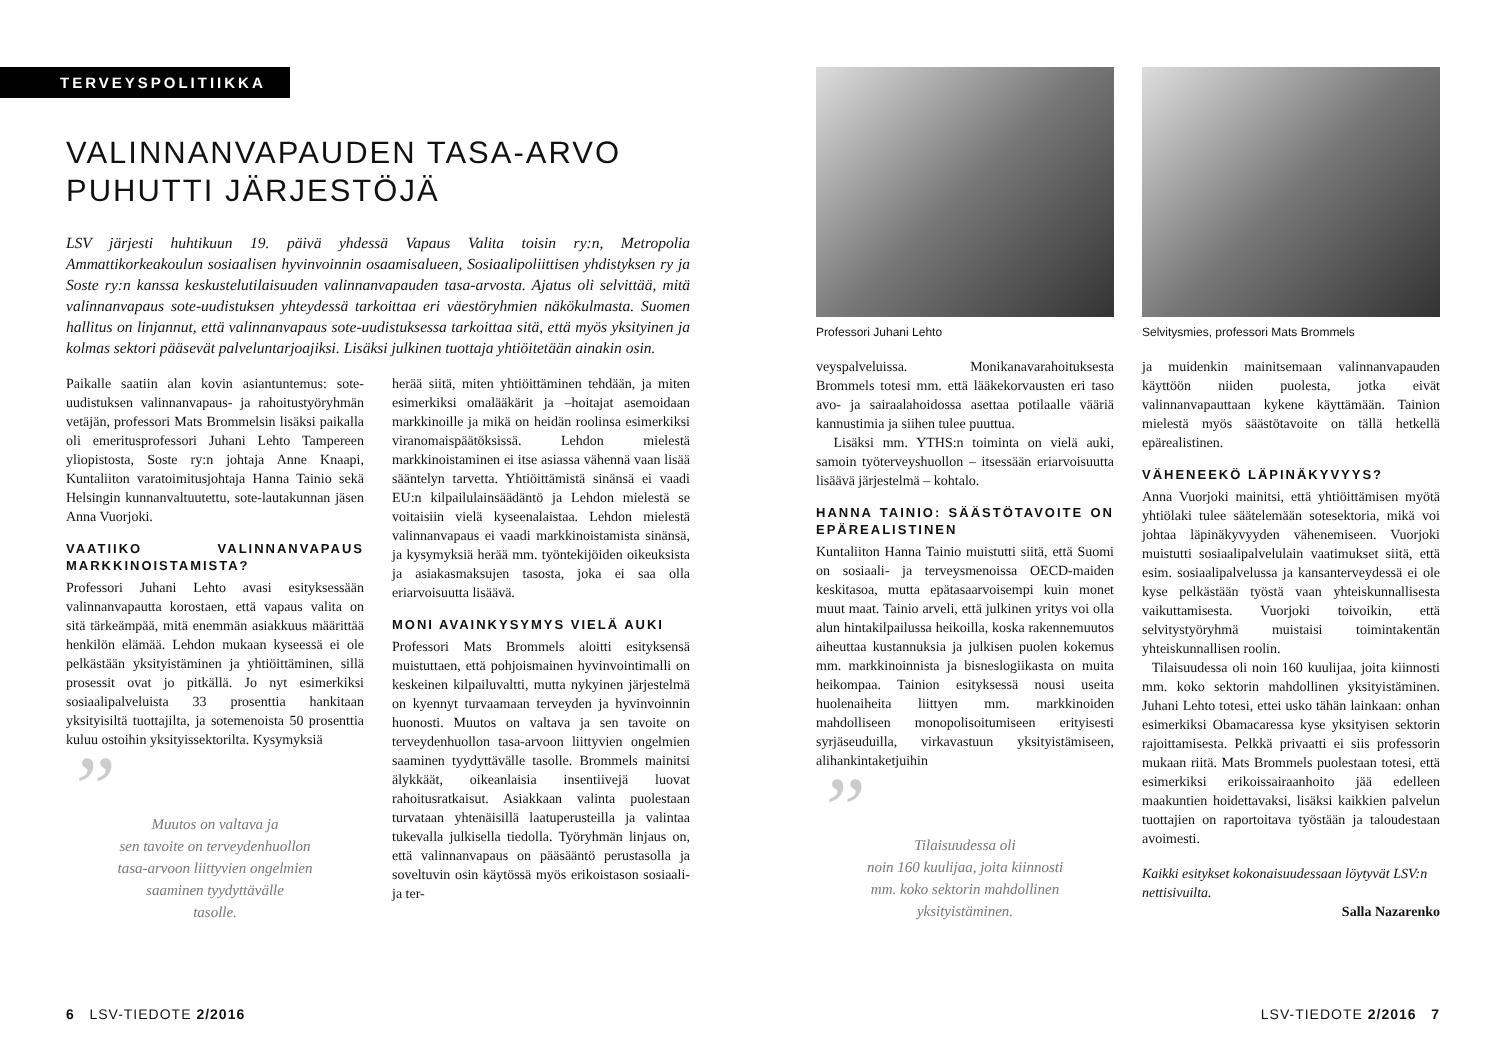TERVEYSPOLITIIKKA
VALINNANVAPAUDEN TASA-ARVO
PUHUTTI JÄRJESTÖJÄ
LSV järjesti huhtikuun 19. päivä yhdessä Vapaus Valita toisin ry:n, Metropolia Ammattikorkeakoulun sosiaalisen hyvinvoinnin osaamisalueen, Sosiaalipoliittisen yhdistyksen ry ja Soste ry:n kanssa keskustelutilaisuuden valinnanvapauden tasa-arvosta. Ajatus oli selvittää, mitä valinnanvapaus sote-uudistuksen yhteydessä tarkoittaa eri väestöryhmien näkökulmasta. Suomen hallitus on linjannut, että valinnanvapaus sote-uudistuksessa tarkoittaa sitä, että myös yksityinen ja kolmas sektori pääsevät palveluntarjoajiksi. Lisäksi julkinen tuottaja yhtiöitetään ainakin osin.
Paikalle saatiin alan kovin asiantuntemus: sote-uudistuksen valinnanvapaus- ja rahoitustyöryhmän vetäjän, professori Mats Brommelsin lisäksi paikalla oli emeritusprofessori Juhani Lehto Tampereen yliopistosta, Soste ry:n johtaja Anne Knaapi, Kuntaliiton varatoimitusjohtaja Hanna Tainio sekä Helsingin kunnanvaltuutettu, sote-lautakunnan jäsen Anna Vuorjoki.
VAATIIKO VALINNANVAPAUS MARKKINOISTAMISTA?
Professori Juhani Lehto avasi esityksessään valinnanvapautta korostaen, että vapaus valita on sitä tärkeämpää, mitä enemmän asiakkuus määrittää henkilön elämää. Lehdon mukaan kyseessä ei ole pelkästään yksityistäminen ja yhtiöittäminen, sillä prosessit ovat jo pitkällä. Jo nyt esimerkiksi sosiaalipalveluista 33 prosenttia hankitaan yksityisiltä tuottajilta, ja sotemenoista 50 prosenttia kuluu ostoihin yksityissektorilta. Kysymyksiä
”
Muutos on valtava ja
sen tavoite on terveydenhuollon
tasa-arvoon liittyvien ongelmien
saaminen tyydyttävälle
tasolle.
herää siitä, miten yhtiöittäminen tehdään, ja miten esimerkiksi omalääkärit ja –hoitajat asemoidaan markkinoille ja mikä on heidän roolinsa esimerkiksi viranomaispäätöksissä. Lehdon mielestä markkinoistaminen ei itse asiassa vähennä vaan lisää sääntelyn tarvetta. Yhtiöittämistä sinänsä ei vaadi EU:n kilpailulainsäädäntö ja Lehdon mielestä se voitaisiin vielä kyseenalaistaa. Lehdon mielestä valinnanvapaus ei vaadi markkinoistamista sinänsä, ja kysymyksiä herää mm. työntekijöiden oikeuksista ja asiakasmaksujen tasosta, joka ei saa olla eriarvoisuutta lisäävä.
MONI AVAINKYSYMYS VIELÄ AUKI
Professori Mats Brommels aloitti esityksensä muistuttaen, että pohjoismainen hyvinvointimalli on keskeinen kilpailuvaltti, mutta nykyinen järjestelmä on kyennyt turvaamaan terveyden ja hyvinvoinnin huonosti. Muutos on valtava ja sen tavoite on terveydenhuollon tasa-arvoon liittyvien ongelmien saaminen tyydyttävälle tasolle. Brommels mainitsi älykkäät, oikeanlaisia insentiivejä luovat rahoitusratkaisut. Asiakkaan valinta puolestaan turvataan yhtenäisillä laatuperusteilla ja valintaa tukevalla julkisella tiedolla. Työryhmän linjaus on, että valinnanvapaus on pääsääntö perustasolla ja soveltuvin osin käytössä myös erikoistason sosiaali- ja ter-
6 LSV-TIEDOTE 2/2016
Professori Juhani Lehto
veyspalveluissa. Monikanavarahoituksesta Brommels totesi mm. että lääkekorvausten eri taso avo- ja sairaalahoidossa asettaa potilaalle vääriä kannustimia ja siihen tulee puuttua.
Lisäksi mm. YTHS:n toiminta on vielä auki, samoin työterveyshuollon – itsessään eriarvoisuutta lisäävä järjestelmä – kohtalo.
HANNA TAINIO: SÄÄSTÖTAVOITE ON EPÄREALISTINEN
Kuntaliiton Hanna Tainio muistutti siitä, että Suomi on sosiaali- ja terveysmenoissa OECD-maiden keskitasoa, mutta epätasaarvoisempi kuin monet muut maat. Tainio arveli, että julkinen yritys voi olla alun hintakilpailussa heikoilla, koska rakennemuutos aiheuttaa kustannuksia ja julkisen puolen kokemus mm. markkinoinnista ja bisneslogiikasta on muita heikompaa. Tainion esityksessä nousi useita huolenaiheita liittyen mm. markkinoiden mahdolliseen monopolisoitumiseen erityisesti syrjäseuduilla, virkavastuun yksityistämiseen, alihankintaketjuihin
”
Tilaisuudessa oli
noin 160 kuulijaa, joita kiinnosti
mm. koko sektorin mahdollinen
yksityistäminen.
Selvitysmies, professori Mats Brommels
ja muidenkin mainitsemaan valinnanvapauden käyttöön niiden puolesta, jotka eivät valinnanvapauttaan kykene käyttämään. Tainion mielestä myös säästötavoite on tällä hetkellä epärealistinen.
VÄHENEEKÖ LÄPINÄKYVYYS?
Anna Vuorjoki mainitsi, että yhtiöittämisen myötä yhtiölaki tulee säätelemään sotesektoria, mikä voi johtaa läpinäkyvyyden vähenemiseen. Vuorjoki muistutti sosiaalipalvelulain vaatimukset siitä, että esim. sosiaalipalvelussa ja kansanterveydessä ei ole kyse pelkästään työstä vaan yhteiskunnallisesta vaikuttamisesta. Vuorjoki toivoikin, että selvitystyöryhmä muistaisi toimintakentän yhteiskunnallisen roolin.
Tilaisuudessa oli noin 160 kuulijaa, joita kiinnosti mm. koko sektorin mahdollinen yksityistäminen. Juhani Lehto totesi, ettei usko tähän lainkaan: onhan esimerkiksi Obamacaressa kyse yksityisen sektorin rajoittamisesta. Pelkkä privaatti ei siis professorin mukaan riitä. Mats Brommels puolestaan totesi, että esimerkiksi erikoissairaanhoito jää edelleen maakuntien hoidettavaksi, lisäksi kaikkien palvelun tuottajien on raportoitava työstään ja taloudestaan avoimesti.
Kaikki esitykset kokonaisuudessaan löytyvät LSV:n nettisivuilta.
Salla Nazarenko
LSV-TIEDOTE 2/2016 7